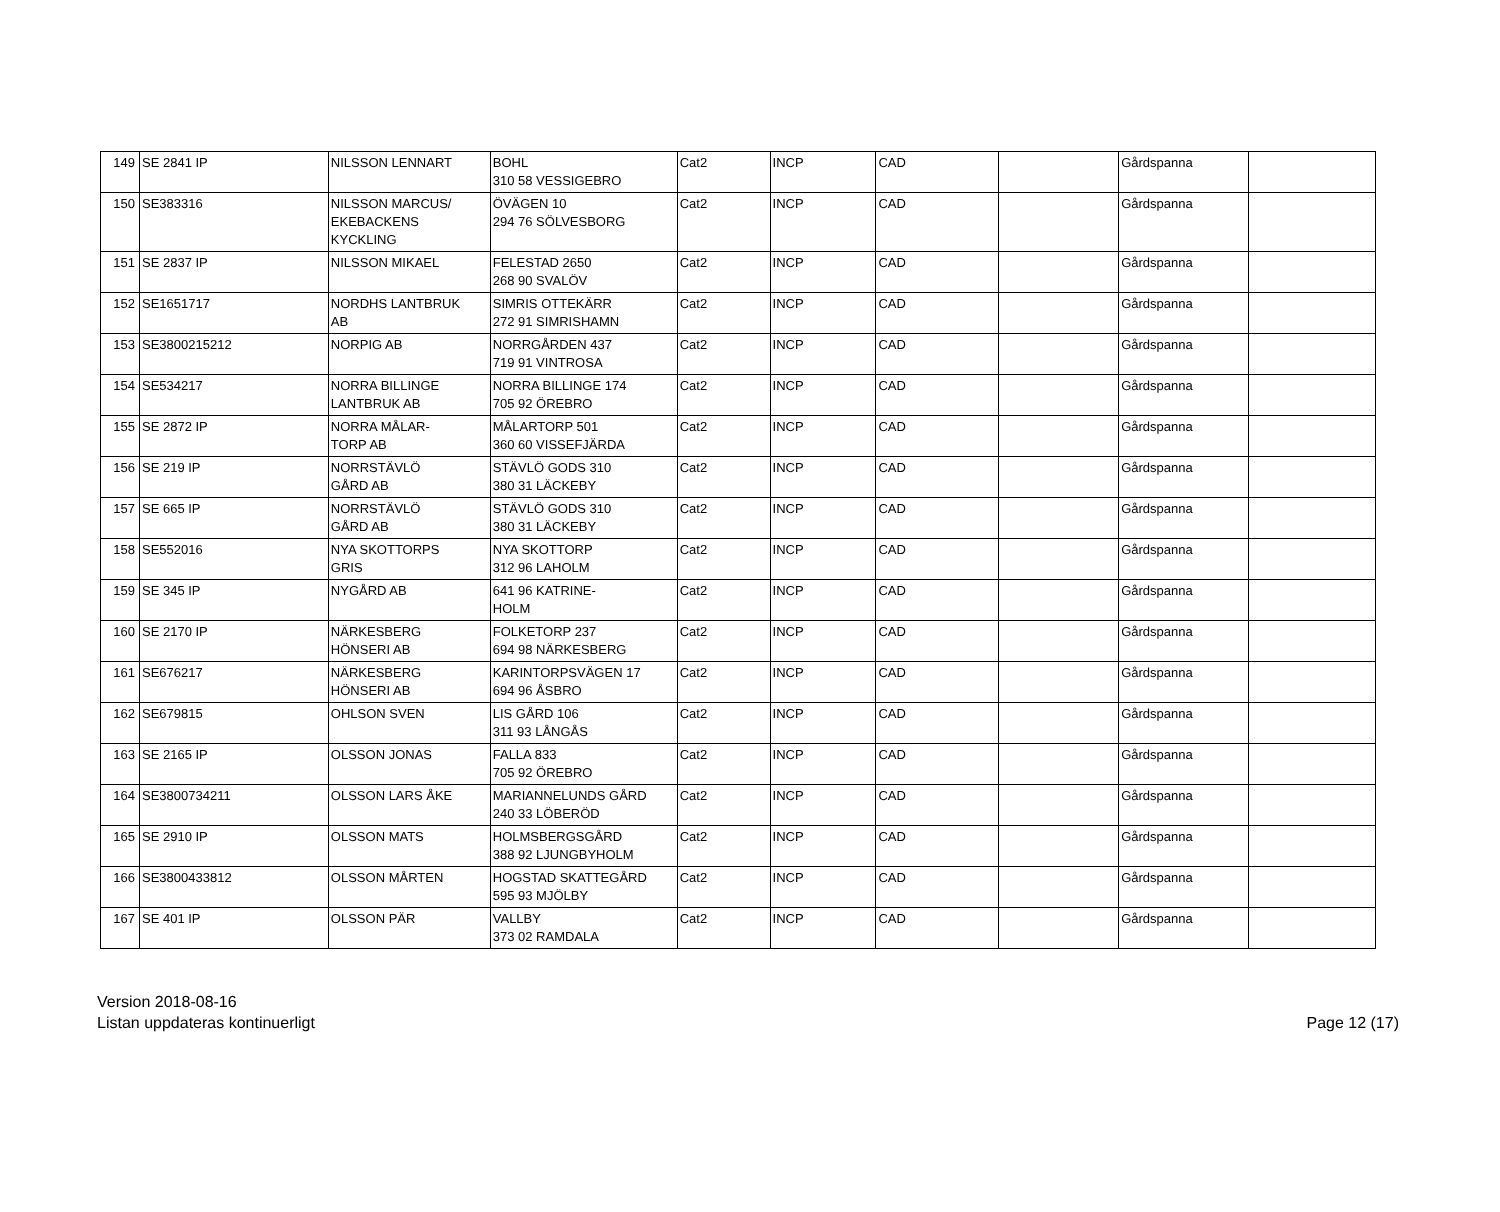| 149 | SE 2841 IP | NILSSON LENNART | BOHL 310 58 VESSIGEBRO | Cat2 | INCP | CAD | | Gårdspanna | |
| 150 | SE383316 | NILSSON MARCUS/ EKEBACKENS KYCKLING | ÖVÄGEN 10 294 76 SÖLVESBORG | Cat2 | INCP | CAD | | Gårdspanna | |
| 151 | SE 2837 IP | NILSSON MIKAEL | FELESTAD 2650 268 90 SVALÖV | Cat2 | INCP | CAD | | Gårdspanna | |
| 152 | SE1651717 | NORDHS LANTBRUK AB | SIMRIS OTTEKÄRR 272 91 SIMRISHAMN | Cat2 | INCP | CAD | | Gårdspanna | |
| 153 | SE3800215212 | NORPIG AB | NORRGÅRDEN 437 719 91 VINTROSA | Cat2 | INCP | CAD | | Gårdspanna | |
| 154 | SE534217 | NORRA BILLINGE LANTBRUK AB | NORRA BILLINGE 174 705 92 ÖREBRO | Cat2 | INCP | CAD | | Gårdspanna | |
| 155 | SE 2872 IP | NORRA MÅLAR- TORP AB | MÅLARTORP 501 360 60 VISSEFJÄRDA | Cat2 | INCP | CAD | | Gårdspanna | |
| 156 | SE 219 IP | NORRSTÄVLÖ GÅRD AB | STÄVLÖ GODS 310 380 31 LÄCKEBY | Cat2 | INCP | CAD | | Gårdspanna | |
| 157 | SE 665 IP | NORRSTÄVLÖ GÅRD AB | STÄVLÖ GODS 310 380 31 LÄCKEBY | Cat2 | INCP | CAD | | Gårdspanna | |
| 158 | SE552016 | NYA SKOTTORPS GRIS | NYA SKOTTORP 312 96 LAHOLM | Cat2 | INCP | CAD | | Gårdspanna | |
| 159 | SE 345 IP | NYGÅRD AB | 641 96 KATRINE- HOLM | Cat2 | INCP | CAD | | Gårdspanna | |
| 160 | SE 2170 IP | NÄRKESBERG HÖNSERI AB | FOLKETORP 237 694 98 NÄRKESBERG | Cat2 | INCP | CAD | | Gårdspanna | |
| 161 | SE676217 | NÄRKESBERG HÖNSERI AB | KARINTORPSVÄGEN 17 694 96 ÅSBRO | Cat2 | INCP | CAD | | Gårdspanna | |
| 162 | SE679815 | OHLSON SVEN | LIS GÅRD 106 311 93 LÅNGÅS | Cat2 | INCP | CAD | | Gårdspanna | |
| 163 | SE 2165 IP | OLSSON JONAS | FALLA 833 705 92 ÖREBRO | Cat2 | INCP | CAD | | Gårdspanna | |
| 164 | SE3800734211 | OLSSON LARS ÅKE | MARIANNELUNDS GÅRD 240 33 LÖBERÖD | Cat2 | INCP | CAD | | Gårdspanna | |
| 165 | SE 2910 IP | OLSSON MATS | HOLMSBERGSGÅRD 388 92 LJUNGBYHOLM | Cat2 | INCP | CAD | | Gårdspanna | |
| 166 | SE3800433812 | OLSSON MÅRTEN | HOGSTAD SKATTEGÅRD 595 93 MJÖLBY | Cat2 | INCP | CAD | | Gårdspanna | |
| 167 | SE 401 IP | OLSSON PÄR | VALLBY 373 02 RAMDALA | Cat2 | INCP | CAD | | Gårdspanna | |
Version 2018-08-16
Listan uppdateras kontinuerligt
Page 12 (17)